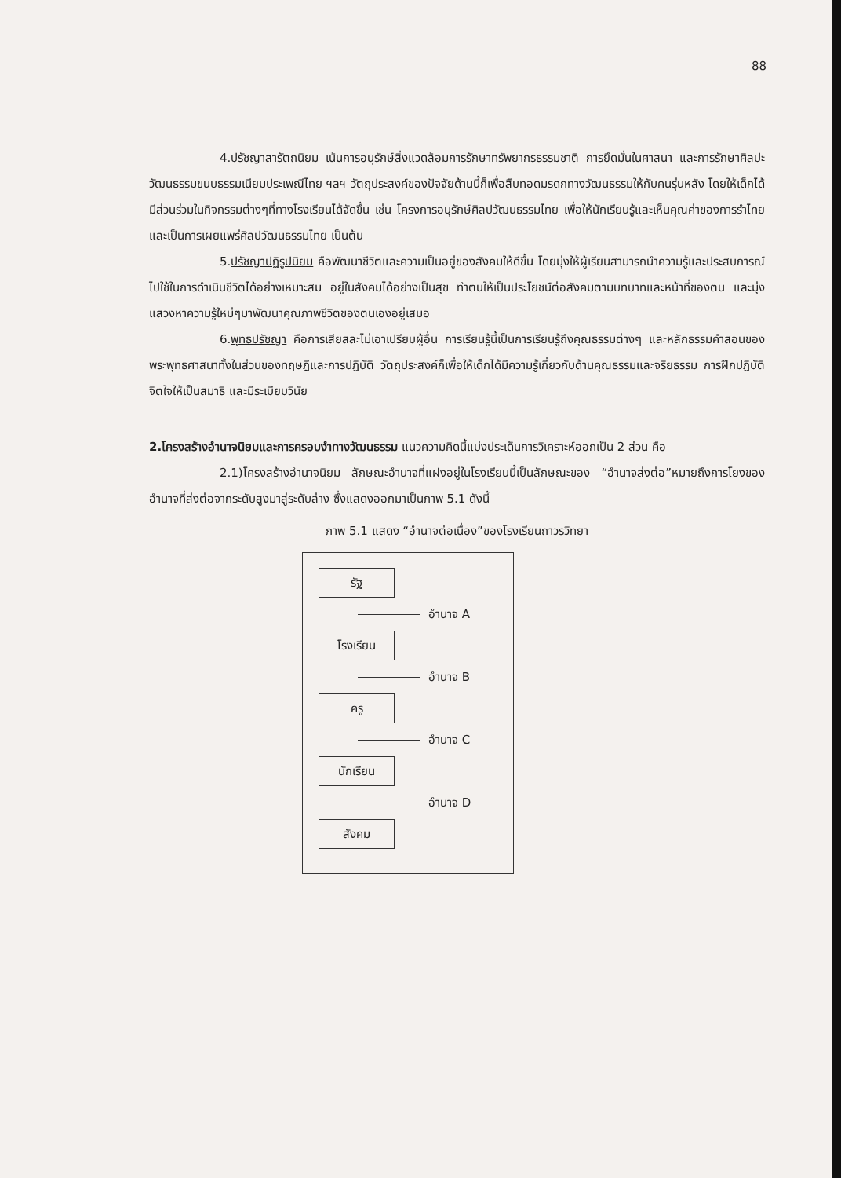88
4.ปรัชญาสารัตถนิยม เน้นการอนุรักษ์สิ่งแวดล้อมการรักษาทรัพยากรธรรมชาติ การยึดมั่นในศาสนา และการรักษาศิลปะวัฒนธรรมขนบธรรมเนียมประเพณีไทย ฯลฯ วัตถุประสงค์ของปัจจัยด้านนี้ก็เพื่อสืบทอดมรดกทางวัฒนธรรมให้กับคนรุ่นหลัง โดยให้เด็กได้มีส่วนร่วมในกิจกรรมต่างๆที่ทางโรงเรียนได้จัดขึ้น เช่น โครงการอนุรักษ์ศิลปวัฒนธรรมไทย เพื่อให้นักเรียนรู้และเห็นคุณค่าของการรำไทย และเป็นการเผยแพร่ศิลปวัฒนธรรมไทย เป็นต้น
5.ปรัชญาปฏิรูปนิยม คือพัฒนาชีวิตและความเป็นอยู่ของสังคมให้ดีขึ้น โดยมุ่งให้ผู้เรียนสามารถนำความรู้และประสบการณ์ไปใช้ในการดำเนินชีวิตได้อย่างเหมาะสม อยู่ในสังคมได้อย่างเป็นสุข ทำตนให้เป็นประโยชน์ต่อสังคมตามบทบาทและหน้าที่ของตน และมุ่งแสวงหาความรู้ใหม่ๆมาพัฒนาคุณภาพชีวิตของตนเองอยู่เสมอ
6.พุทธปรัชญา คือการเสียสละไม่เอาเปรียบผู้อื่น การเรียนรู้นี้เป็นการเรียนรู้ถึงคุณธรรมต่างๆ และหลักธรรมคำสอนของพระพุทธศาสนาทั้งในส่วนของทฤษฎีและการปฏิบัติ วัตถุประสงค์ก็เพื่อให้เด็กได้มีความรู้เกี่ยวกับด้านคุณธรรมและจริยธรรม การฝึกปฏิบัติจิตใจให้เป็นสมาธิ และมีระเบียบวินัย
2.โครงสร้างอำนาจนิยมและการครอบงำทางวัฒนธรรม แนวความคิดนี้แบ่งประเด็นการวิเคราะห์ออกเป็น 2 ส่วน คือ
2.1)โครงสร้างอำนาจนิยม ลักษณะอำนาจที่แฝงอยู่ในโรงเรียนนี้เป็นลักษณะของ “อำนาจส่งต่อ”หมายถึงการโยงของอำนาจที่ส่งต่อจากระดับสูงมาสู่ระดับล่าง ซึ่งแสดงออกมาเป็นภาพ 5.1 ดังนี้
ภาพ 5.1 แสดง “อำนาจต่อเนื่อง”ของโรงเรียนถาวรวิทยา
รัฐ
อำนาจ A
โรงเรียน
อำนาจ B
ครู
อำนาจ C
นักเรียน
อำนาจ D
สังคม